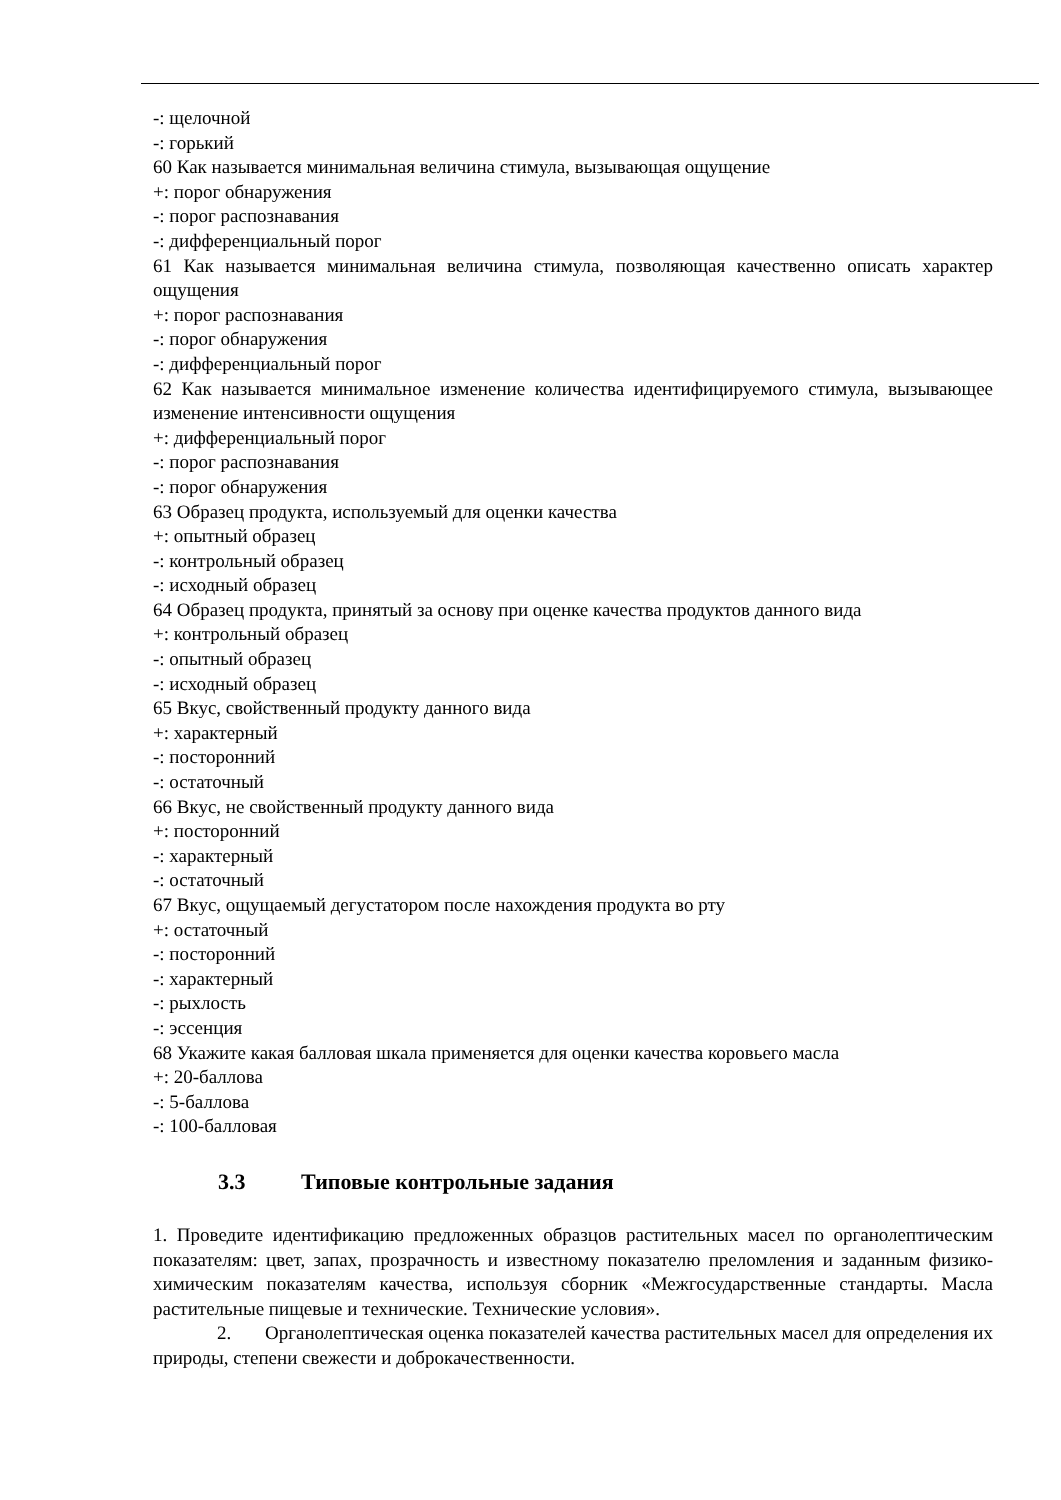-: щелочной
-: горький
60 Как называется минимальная величина стимула, вызывающая ощущение
+: порог обнаружения
-: порог распознавания
-: дифференциальный порог
61 Как называется минимальная величина стимула, позволяющая качественно описать характер ощущения
+: порог распознавания
-: порог обнаружения
-: дифференциальный порог
62 Как называется минимальное изменение количества идентифицируемого стимула, вызывающее изменение интенсивности ощущения
+: дифференциальный порог
-: порог распознавания
-: порог обнаружения
63 Образец продукта, используемый для оценки качества
+: опытный образец
-: контрольный образец
-: исходный образец
64 Образец продукта, принятый за основу при оценке качества продуктов данного вида
+: контрольный образец
-: опытный образец
-: исходный образец
65 Вкус, свойственный продукту данного вида
+: характерный
-: посторонний
-: остаточный
66 Вкус, не свойственный продукту данного вида
+: посторонний
-: характерный
-: остаточный
67 Вкус, ощущаемый дегустатором после нахождения продукта во рту
+: остаточный
-: посторонний
-: характерный
-: рыхлость
-: эссенция
68 Укажите какая балловая шкала применяется для оценки качества коровьего масла
+: 20-баллова
-: 5-баллова
-: 100-балловая
3.3 Типовые контрольные задания
1. Проведите идентификацию предложенных образцов растительных масел по органолептическим показателям: цвет, запах, прозрачность и известному показателю преломления и заданным физико-химическим показателям качества, используя сборник «Межгосударственные стандарты. Масла растительные пищевые и технические. Технические условия».
2. Органолептическая оценка показателей качества растительных масел для определения их природы, степени свежести и доброкачественности.